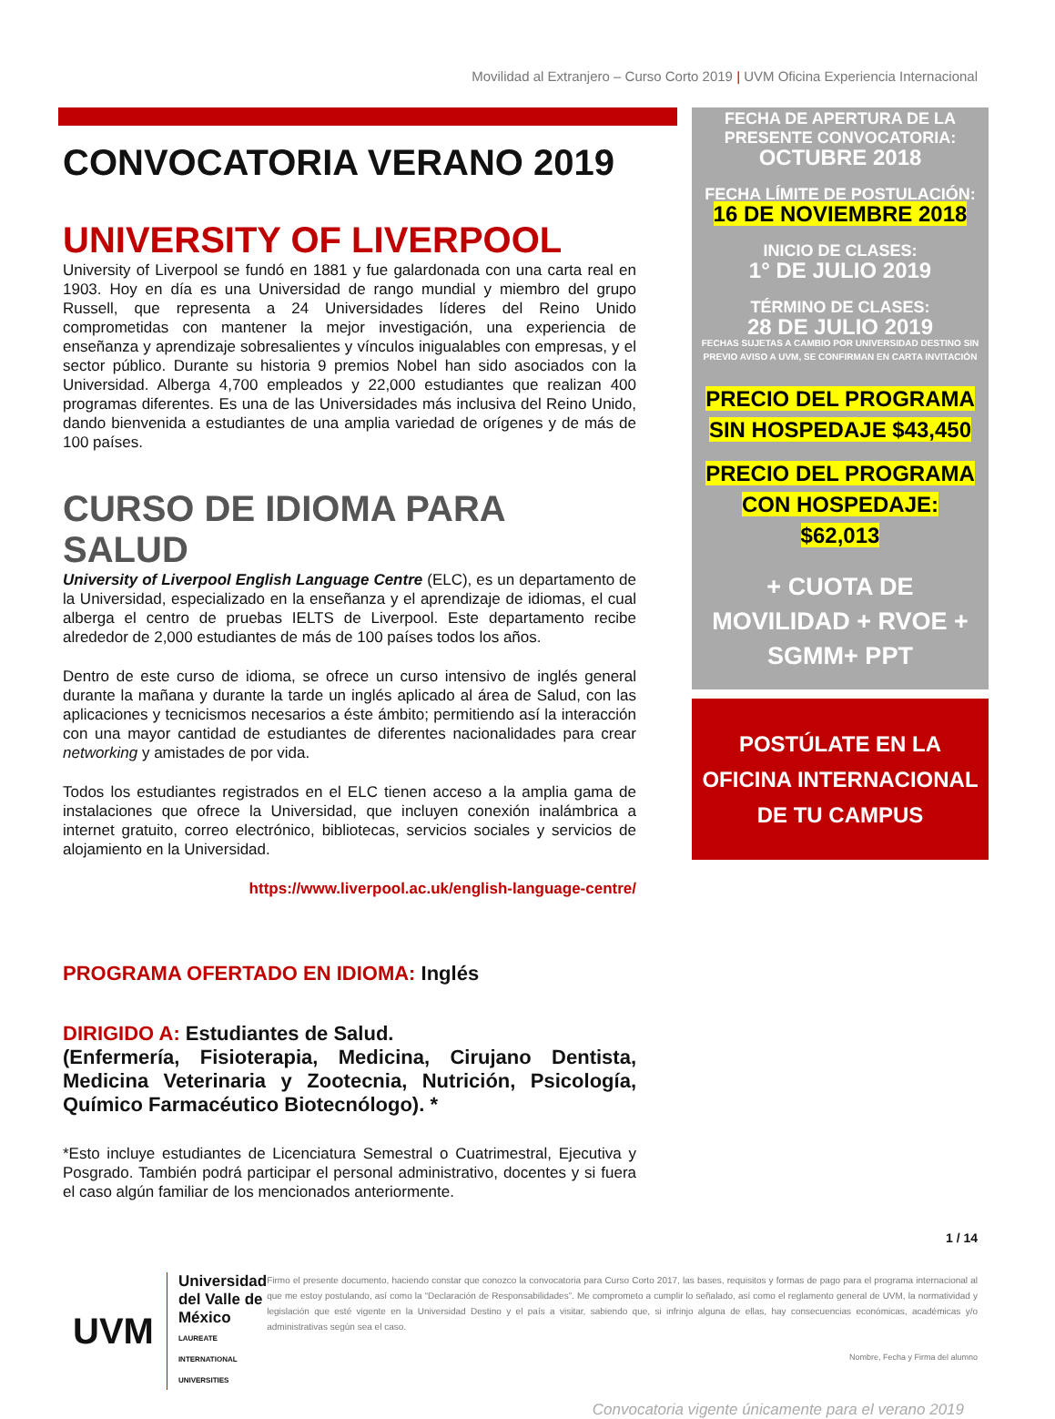Movilidad al Extranjero – Curso Corto 2019 | UVM Oficina Experiencia Internacional
CONVOCATORIA VERANO 2019
UNIVERSITY OF LIVERPOOL
University of Liverpool se fundó en 1881 y fue galardonada con una carta real en 1903. Hoy en día es una Universidad de rango mundial y miembro del grupo Russell, que representa a 24 Universidades líderes del Reino Unido comprometidas con mantener la mejor investigación, una experiencia de enseñanza y aprendizaje sobresalientes y vínculos inigualables con empresas, y el sector público. Durante su historia 9 premios Nobel han sido asociados con la Universidad. Alberga 4,700 empleados y 22,000 estudiantes que realizan 400 programas diferentes. Es una de las Universidades más inclusiva del Reino Unido, dando bienvenida a estudiantes de una amplia variedad de orígenes y de más de 100 países.
CURSO DE IDIOMA PARA SALUD
University of Liverpool English Language Centre (ELC), es un departamento de la Universidad, especializado en la enseñanza y el aprendizaje de idiomas, el cual alberga el centro de pruebas IELTS de Liverpool. Este departamento recibe alrededor de 2,000 estudiantes de más de 100 países todos los años.
Dentro de este curso de idioma, se ofrece un curso intensivo de inglés general durante la mañana y durante la tarde un inglés aplicado al área de Salud, con las aplicaciones y tecnicismos necesarios a éste ámbito; permitiendo así la interacción con una mayor cantidad de estudiantes de diferentes nacionalidades para crear networking y amistades de por vida.
Todos los estudiantes registrados en el ELC tienen acceso a la amplia gama de instalaciones que ofrece la Universidad, que incluyen conexión inalámbrica a internet gratuito, correo electrónico, bibliotecas, servicios sociales y servicios de alojamiento en la Universidad.
https://www.liverpool.ac.uk/english-language-centre/
PROGRAMA OFERTADO EN IDIOMA: Inglés
DIRIGIDO A: Estudiantes de Salud.
(Enfermería, Fisioterapia, Medicina, Cirujano Dentista, Medicina Veterinaria y Zootecnia, Nutrición, Psicología, Químico Farmacéutico Biotecnólogo). *
*Esto incluye estudiantes de Licenciatura Semestral o Cuatrimestral, Ejecutiva y Posgrado. También podrá participar el personal administrativo, docentes y si fuera el caso algún familiar de los mencionados anteriormente.
FECHA DE APERTURA DE LA PRESENTE CONVOCATORIA:
OCTUBRE 2018
FECHA LÍMITE DE POSTULACIÓN:
16 DE NOVIEMBRE 2018
INICIO DE CLASES:
1° DE JULIO 2019
TÉRMINO DE CLASES:
28 DE JULIO 2019
FECHAS SUJETAS A CAMBIO POR UNIVERSIDAD DESTINO SIN PREVIO AVISO A UVM, SE CONFIRMAN EN CARTA INVITACIÓN
PRECIO DEL PROGRAMA SIN HOSPEDAJE $43,450
PRECIO DEL PROGRAMA CON HOSPEDAJE: $62,013
+ CUOTA DE MOVILIDAD + RVOE + SGMM+ PPT
POSTÚLATE EN LA OFICINA INTERNACIONAL DE TU CAMPUS
1 / 14
UVM Universidad
del Valle de México
LAUREATE INTERNATIONAL UNIVERSITIES
Firmo el presente documento, haciendo constar que conozco la convocatoria para Curso Corto 2017, las bases, requisitos y formas de pago para el programa internacional al que me estoy postulando, así como la “Declaración de Responsabilidades”. Me comprometo a cumplir lo señalado, así como el reglamento general de UVM, la normatividad y legislación que esté vigente en la Universidad Destino y el país a visitar, sabiendo que, si infrinjo alguna de ellas, hay consecuencias económicas, académicas y/o administrativas según sea el caso.
Nombre, Fecha y Firma del alumno
Convocatoria vigente únicamente para el verano 2019